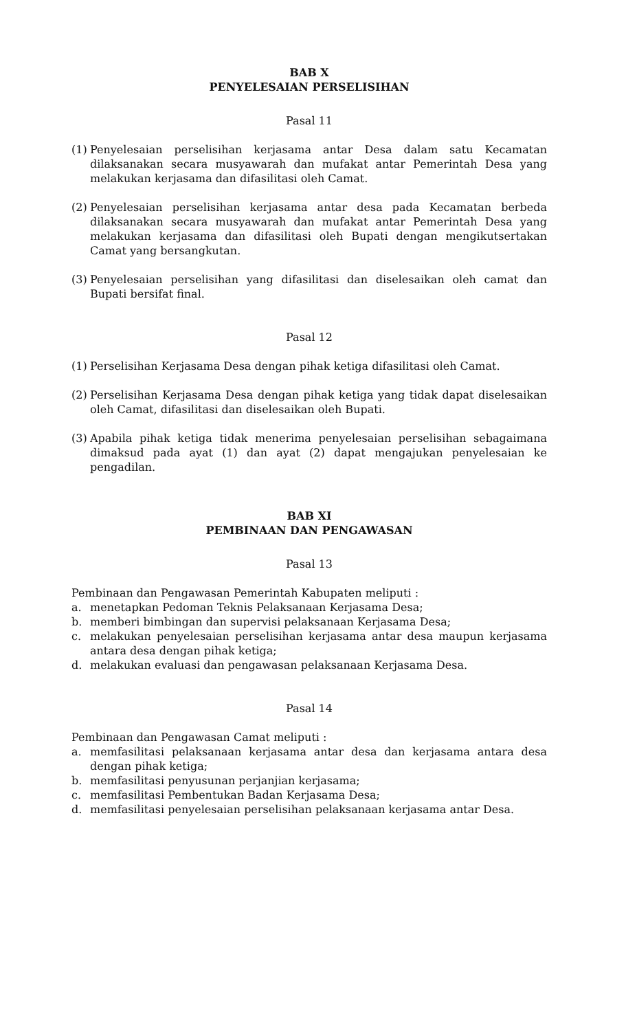BAB X
PENYELESAIAN PERSELISIHAN
Pasal 11
(1) Penyelesaian perselisihan kerjasama antar Desa dalam satu Kecamatan dilaksanakan secara musyawarah dan mufakat antar Pemerintah Desa yang melakukan kerjasama dan difasilitasi oleh Camat.
(2) Penyelesaian perselisihan kerjasama antar desa pada Kecamatan berbeda dilaksanakan secara musyawarah dan mufakat antar Pemerintah Desa yang melakukan kerjasama dan difasilitasi oleh Bupati dengan mengikutsertakan Camat yang bersangkutan.
(3) Penyelesaian perselisihan yang difasilitasi dan diselesaikan oleh camat dan Bupati bersifat final.
Pasal 12
(1) Perselisihan Kerjasama Desa dengan pihak ketiga difasilitasi oleh Camat.
(2) Perselisihan Kerjasama Desa dengan pihak ketiga yang tidak dapat diselesaikan oleh Camat, difasilitasi dan diselesaikan oleh Bupati.
(3) Apabila pihak ketiga tidak menerima penyelesaian perselisihan sebagaimana dimaksud pada ayat (1) dan ayat (2) dapat mengajukan penyelesaian ke pengadilan.
BAB XI
PEMBINAAN DAN PENGAWASAN
Pasal 13
Pembinaan dan Pengawasan Pemerintah Kabupaten meliputi :
a. menetapkan Pedoman Teknis Pelaksanaan Kerjasama Desa;
b. memberi bimbingan dan supervisi pelaksanaan Kerjasama Desa;
c. melakukan penyelesaian perselisihan kerjasama antar desa maupun kerjasama antara desa dengan pihak ketiga;
d. melakukan evaluasi dan pengawasan pelaksanaan Kerjasama Desa.
Pasal 14
Pembinaan dan Pengawasan Camat meliputi :
a. memfasilitasi pelaksanaan kerjasama antar desa dan kerjasama antara desa dengan pihak ketiga;
b. memfasilitasi penyusunan perjanjian kerjasama;
c. memfasilitasi Pembentukan Badan Kerjasama Desa;
d. memfasilitasi penyelesaian perselisihan pelaksanaan kerjasama antar Desa.